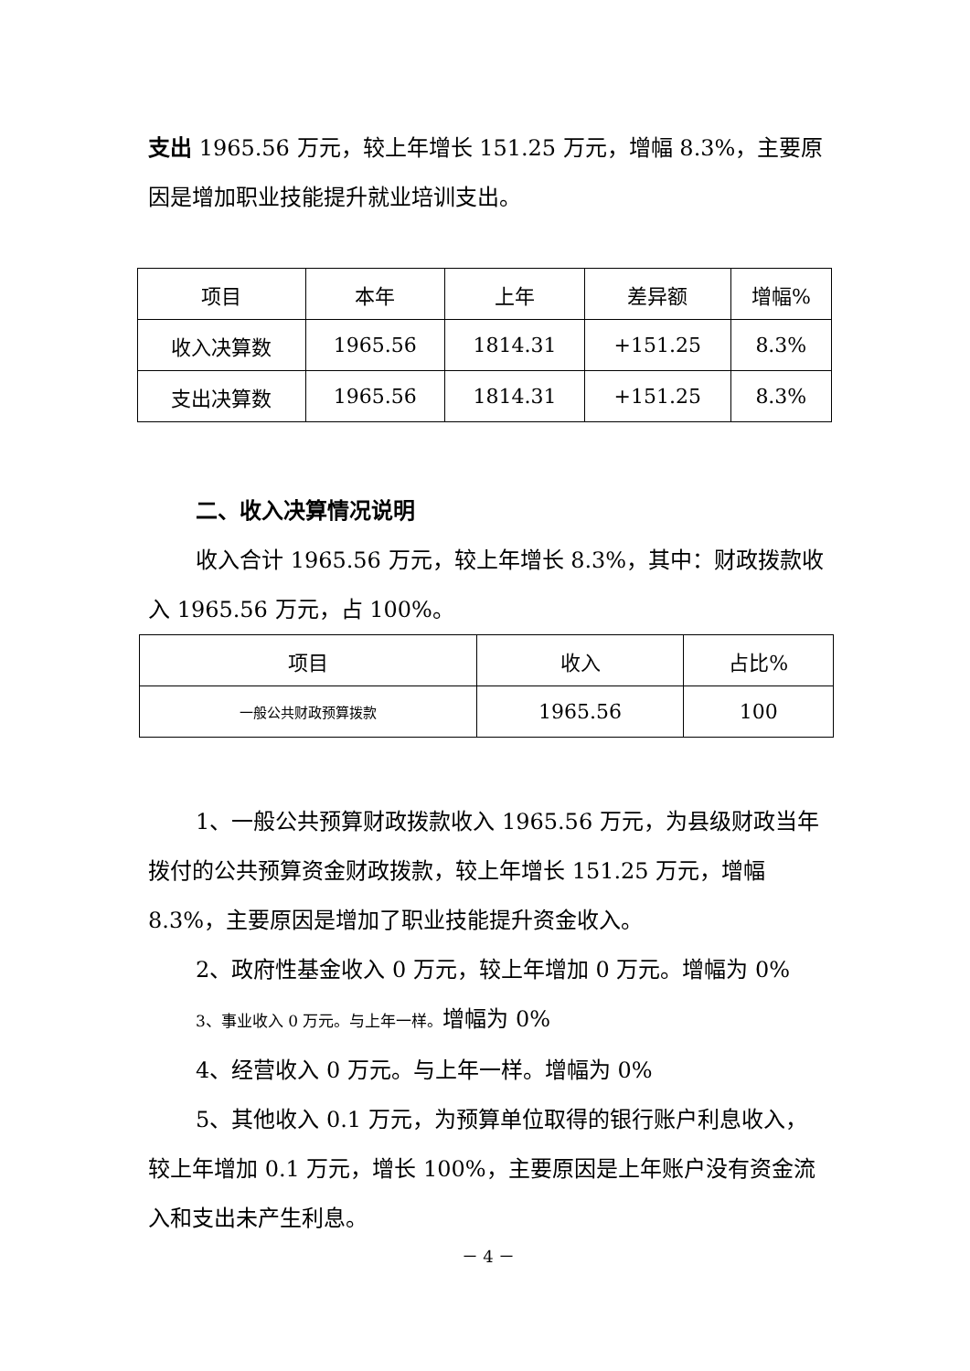支出 1965.56 万元，较上年增长 151.25 万元，增幅 8.3%，主要原因是增加职业技能提升就业培训支出。
| 项目 | 本年 | 上年 | 差异额 | 增幅% |
| --- | --- | --- | --- | --- |
| 收入决算数 | 1965.56 | 1814.31 | +151.25 | 8.3% |
| 支出决算数 | 1965.56 | 1814.31 | +151.25 | 8.3% |
二、收入决算情况说明
收入合计 1965.56 万元，较上年增长 8.3%，其中：财政拨款收入 1965.56 万元，占 100%。
| 项目 | 收入 | 占比% |
| --- | --- | --- |
| 一般公共财政预算拨款 | 1965.56 | 100 |
1、一般公共预算财政拨款收入 1965.56 万元，为县级财政当年拨付的公共预算资金财政拨款，较上年增长 151.25 万元，增幅 8.3%，主要原因是增加了职业技能提升资金收入。
2、政府性基金收入 0 万元，较上年增加 0 万元。增幅为 0%
3、事业收入 0 万元。与上年一样。增幅为 0%
4、经营收入 0 万元。与上年一样。增幅为 0%
5、其他收入 0.1 万元，为预算单位取得的银行账户利息收入，较上年增加 0.1 万元，增长 100%，主要原因是上年账户没有资金流入和支出未产生利息。
－ 4 －